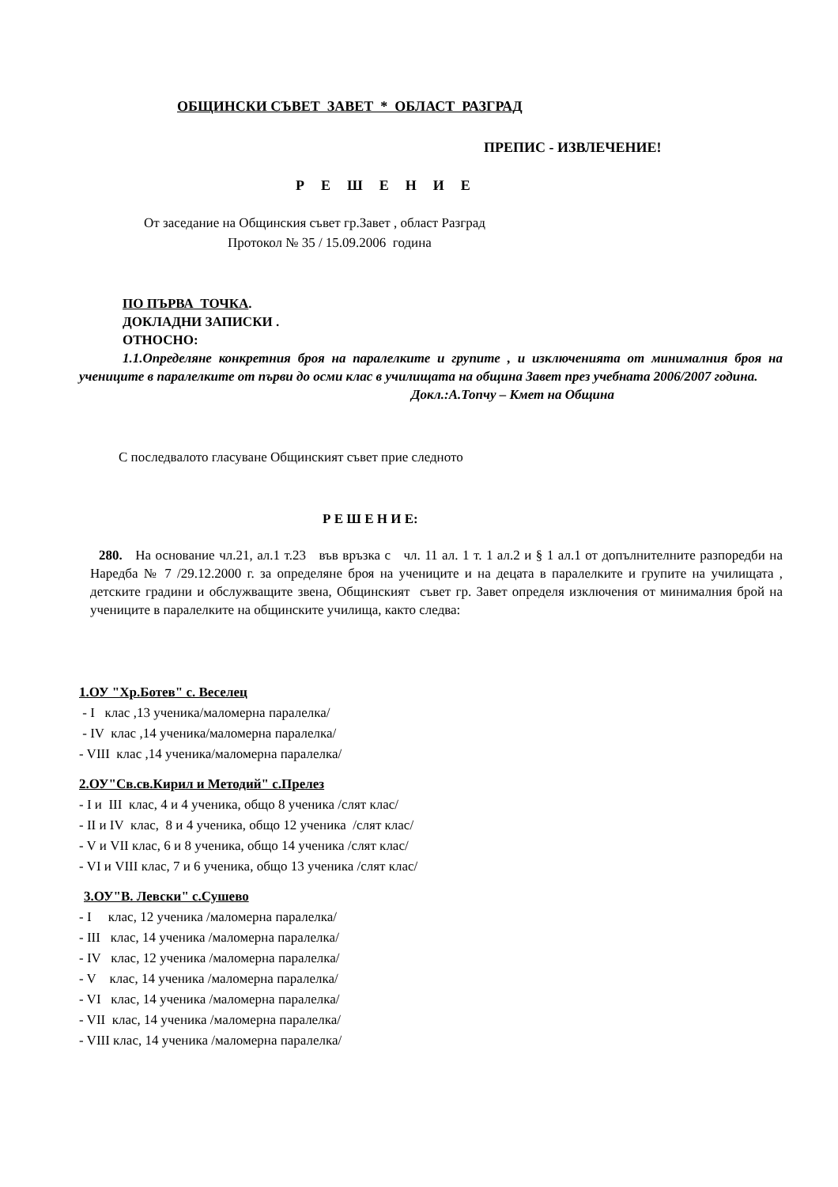ОБЩИНСКИ СЪВЕТ ЗАВЕТ * ОБЛАСТ РАЗГРАД
ПРЕПИС - ИЗВЛЕЧЕНИЕ!
Р Е Ш Е Н И Е
От заседание на Общинския съвет гр.Завет , област Разград
Протокол № 35 / 15.09.2006 година
ПО ПЪРВА ТОЧКА.
ДОКЛАДНИ ЗАПИСКИ .
ОТНОСНО:
1.1.Определяне конкретния броя на паралелките и групите , и изключенията от минималния броя на учениците в паралелките от първи до осми клас в училищата на община Завет през учебната 2006/2007 година.
Докл.:А.Топчу – Кмет на Община
С последвалото гласуване Общинският съвет прие следното
Р Е Ш Е Н И Е:
280. На основание чл.21, ал.1 т.23 във връзка с чл. 11 ал. 1 т. 1 ал.2 и § 1 ал.1 от допълнителните разпоредби на Наредба № 7 /29.12.2000 г. за определяне броя на учениците и на децата в паралелките и групите на училищата , детските градини и обслужващите звена, Общинският съвет гр. Завет определя изключения от минималния брой на учениците в паралелките на общинските училища, както следва:
1.ОУ "Хр.Ботев" с. Веселец
- I клас ,13 ученика/маломерна паралелка/
- IV клас ,14 ученика/маломерна паралелка/
- VIII клас ,14 ученика/маломерна паралелка/
2.ОУ"Св.св.Кирил и Методий" с.Прелез
- I и III клас, 4 и 4 ученика, общо 8 ученика /слят клас/
- II и IV клас, 8 и 4 ученика, общо 12 ученика /слят клас/
- V и VII клас, 6 и 8 ученика, общо 14 ученика /слят клас/
- VI и VIII клас, 7 и 6 ученика, общо 13 ученика /слят клас/
3.ОУ"В. Левски" с.Сушево
- I клас, 12 ученика /маломерна паралелка/
- III клас, 14 ученика /маломерна паралелка/
- IV клас, 12 ученика /маломерна паралелка/
- V клас, 14 ученика /маломерна паралелка/
- VI клас, 14 ученика /маломерна паралелка/
- VII клас, 14 ученика /маломерна паралелка/
- VIII клас, 14 ученика /маломерна паралелка/